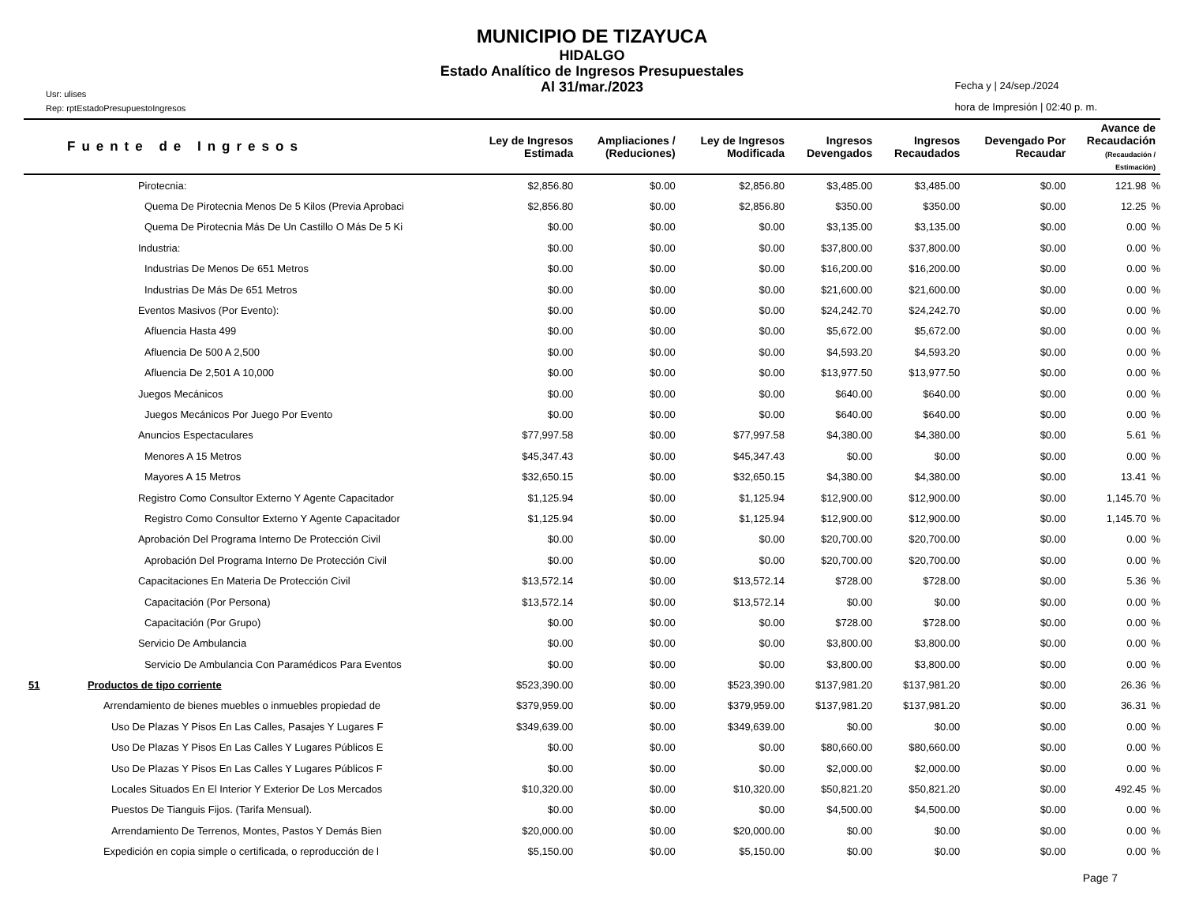MUNICIPIO DE TIZAYUCA
HIDALGO
Estado Analítico de Ingresos Presupuestales
Al 31/mar./2023
Usr: ulises
Rep: rptEstadoPresupuestoIngresos
Fecha y | 24/sep./2024
hora de Impresión | 02:40 p. m.
| Fuente de Ingresos | | Ley de Ingresos Estimada | Ampliaciones / (Reduciones) | Ley de Ingresos Modificada | Ingresos Devengados | Ingresos Recaudados | Devengado Por Recaudar | Avance de Recaudación (Recaudación / Estimación) | |
| --- | --- | --- | --- | --- | --- | --- | --- | --- | --- |
| | Pirotecnia: | $2,856.80 | $0.00 | $2,856.80 | $3,485.00 | $3,485.00 | $0.00 | 121.98 | % |
| | Quema De Pirotecnia Menos De 5 Kilos (Previa Aprobaci | $2,856.80 | $0.00 | $2,856.80 | $350.00 | $350.00 | $0.00 | 12.25 | % |
| | Quema De Pirotecnia Más De Un Castillo O Más De 5 Ki | $0.00 | $0.00 | $0.00 | $3,135.00 | $3,135.00 | $0.00 | 0.00 | % |
| | Industria: | $0.00 | $0.00 | $0.00 | $37,800.00 | $37,800.00 | $0.00 | 0.00 | % |
| | Industrias De Menos De 651 Metros | $0.00 | $0.00 | $0.00 | $16,200.00 | $16,200.00 | $0.00 | 0.00 | % |
| | Industrias De Más De 651 Metros | $0.00 | $0.00 | $0.00 | $21,600.00 | $21,600.00 | $0.00 | 0.00 | % |
| | Eventos Masivos (Por Evento): | $0.00 | $0.00 | $0.00 | $24,242.70 | $24,242.70 | $0.00 | 0.00 | % |
| | Afluencia Hasta 499 | $0.00 | $0.00 | $0.00 | $5,672.00 | $5,672.00 | $0.00 | 0.00 | % |
| | Afluencia De 500 A 2,500 | $0.00 | $0.00 | $0.00 | $4,593.20 | $4,593.20 | $0.00 | 0.00 | % |
| | Afluencia De 2,501 A 10,000 | $0.00 | $0.00 | $0.00 | $13,977.50 | $13,977.50 | $0.00 | 0.00 | % |
| | Juegos Mecánicos | $0.00 | $0.00 | $0.00 | $640.00 | $640.00 | $0.00 | 0.00 | % |
| | Juegos Mecánicos Por Juego Por Evento | $0.00 | $0.00 | $0.00 | $640.00 | $640.00 | $0.00 | 0.00 | % |
| | Anuncios Espectaculares | $77,997.58 | $0.00 | $77,997.58 | $4,380.00 | $4,380.00 | $0.00 | 5.61 | % |
| | Menores A 15 Metros | $45,347.43 | $0.00 | $45,347.43 | $0.00 | $0.00 | $0.00 | 0.00 | % |
| | Mayores A 15 Metros | $32,650.15 | $0.00 | $32,650.15 | $4,380.00 | $4,380.00 | $0.00 | 13.41 | % |
| | Registro Como Consultor Externo Y Agente Capacitador | $1,125.94 | $0.00 | $1,125.94 | $12,900.00 | $12,900.00 | $0.00 | 1,145.70 | % |
| | Registro Como Consultor Externo Y Agente Capacitador | $1,125.94 | $0.00 | $1,125.94 | $12,900.00 | $12,900.00 | $0.00 | 1,145.70 | % |
| | Aprobación Del Programa Interno De Protección Civil | $0.00 | $0.00 | $0.00 | $20,700.00 | $20,700.00 | $0.00 | 0.00 | % |
| | Aprobación Del Programa Interno De Protección Civil | $0.00 | $0.00 | $0.00 | $20,700.00 | $20,700.00 | $0.00 | 0.00 | % |
| | Capacitaciones En Materia De Protección Civil | $13,572.14 | $0.00 | $13,572.14 | $728.00 | $728.00 | $0.00 | 5.36 | % |
| | Capacitación (Por Persona) | $13,572.14 | $0.00 | $13,572.14 | $0.00 | $0.00 | $0.00 | 0.00 | % |
| | Capacitación (Por Grupo) | $0.00 | $0.00 | $0.00 | $728.00 | $728.00 | $0.00 | 0.00 | % |
| | Servicio De Ambulancia | $0.00 | $0.00 | $0.00 | $3,800.00 | $3,800.00 | $0.00 | 0.00 | % |
| | Servicio De Ambulancia Con Paramédicos Para Eventos | $0.00 | $0.00 | $0.00 | $3,800.00 | $3,800.00 | $0.00 | 0.00 | % |
| 51 | Productos de tipo corriente | $523,390.00 | $0.00 | $523,390.00 | $137,981.20 | $137,981.20 | $0.00 | 26.36 | % |
| | Arrendamiento de bienes muebles o inmuebles propiedad de | $379,959.00 | $0.00 | $379,959.00 | $137,981.20 | $137,981.20 | $0.00 | 36.31 | % |
| | Uso De Plazas Y Pisos En Las Calles, Pasajes Y Lugares F | $349,639.00 | $0.00 | $349,639.00 | $0.00 | $0.00 | $0.00 | 0.00 | % |
| | Uso De Plazas Y Pisos En Las Calles Y Lugares Públicos E | $0.00 | $0.00 | $0.00 | $80,660.00 | $80,660.00 | $0.00 | 0.00 | % |
| | Uso De Plazas Y Pisos En Las Calles Y Lugares Públicos F | $0.00 | $0.00 | $0.00 | $2,000.00 | $2,000.00 | $0.00 | 0.00 | % |
| | Locales Situados En El Interior Y Exterior De Los Mercados | $10,320.00 | $0.00 | $10,320.00 | $50,821.20 | $50,821.20 | $0.00 | 492.45 | % |
| | Puestos De Tianguis Fijos. (Tarifa Mensual). | $0.00 | $0.00 | $0.00 | $4,500.00 | $4,500.00 | $0.00 | 0.00 | % |
| | Arrendamiento De Terrenos, Montes, Pastos Y Demás Bien | $20,000.00 | $0.00 | $20,000.00 | $0.00 | $0.00 | $0.00 | 0.00 | % |
| | Expedición en copia simple o certificada, o reproducción de l | $5,150.00 | $0.00 | $5,150.00 | $0.00 | $0.00 | $0.00 | 0.00 | % |
Page 7